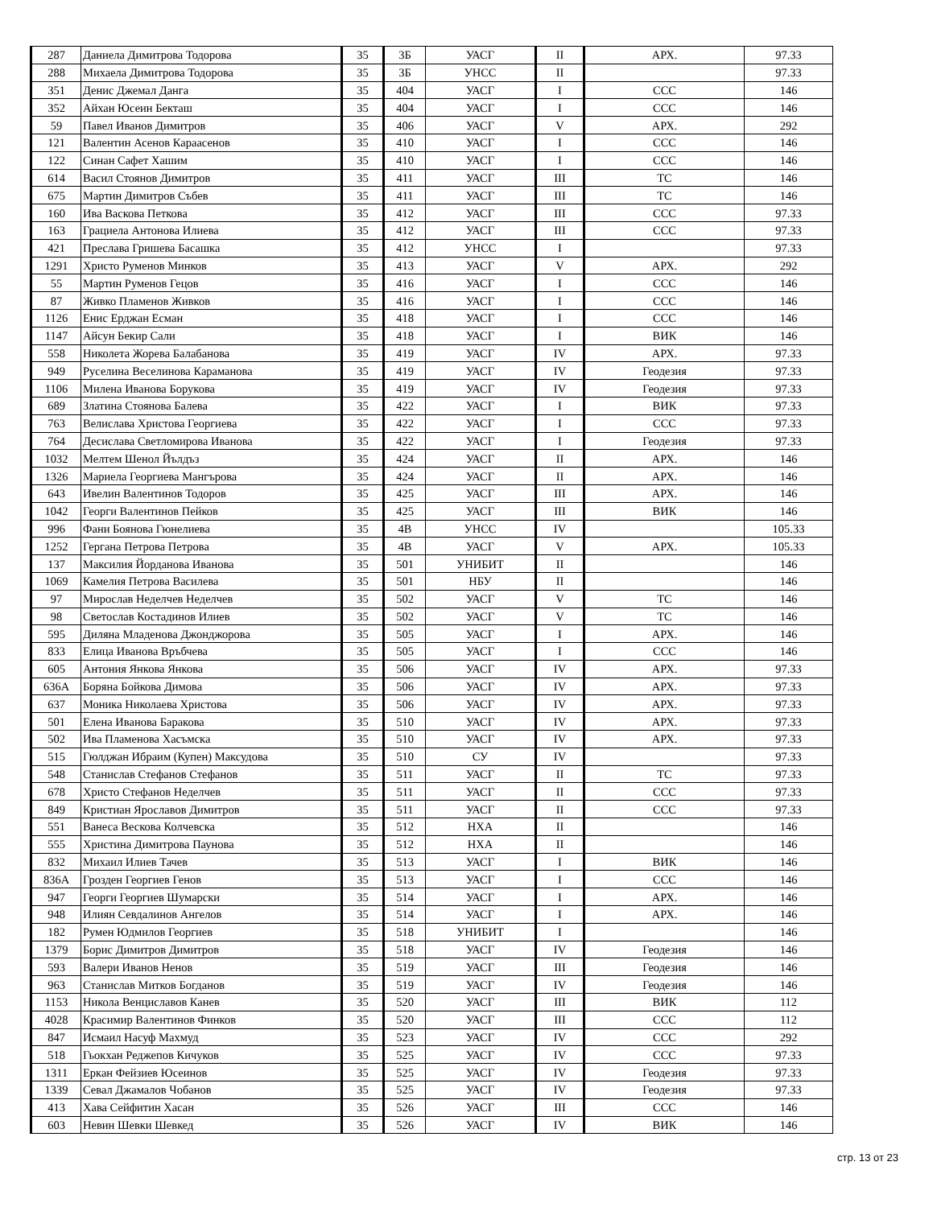| 287 | Даниела Димитрова Тодорова | 35 | 3Б | УАСГ | II | АРХ. | 97.33 |
| 288 | Михаела Димитрова Тодорова | 35 | 3Б | УНСС | II | | 97.33 |
| 351 | Денис Джемал Данга | 35 | 404 | УАСГ | I | ССС | 146 |
| 352 | Айхан Юсеин Бекташ | 35 | 404 | УАСГ | I | ССС | 146 |
| 59 | Павел Иванов Димитров | 35 | 406 | УАСГ | V | АРХ. | 292 |
| 121 | Валентин Асенов Караасенов | 35 | 410 | УАСГ | I | ССС | 146 |
| 122 | Синан Сафет Хашим | 35 | 410 | УАСГ | I | ССС | 146 |
| 614 | Васил Стоянов Димитров | 35 | 411 | УАСГ | III | ТС | 146 |
| 675 | Мартин Димитров Събев | 35 | 411 | УАСГ | III | ТС | 146 |
| 160 | Ива Васкова Петкова | 35 | 412 | УАСГ | III | ССС | 97.33 |
| 163 | Грациела Антонова Илиева | 35 | 412 | УАСГ | III | ССС | 97.33 |
| 421 | Преслава Гришева Басашка | 35 | 412 | УНСС | I | | 97.33 |
| 1291 | Христо Руменов Минков | 35 | 413 | УАСГ | V | АРХ. | 292 |
| 55 | Мартин Руменов Гецов | 35 | 416 | УАСГ | I | ССС | 146 |
| 87 | Живко Пламенов Живков | 35 | 416 | УАСГ | I | ССС | 146 |
| 1126 | Енис Ерджан Есман | 35 | 418 | УАСГ | I | ССС | 146 |
| 1147 | Айсун Бекир Сали | 35 | 418 | УАСГ | I | ВИК | 146 |
| 558 | Николета Жорева Балабанова | 35 | 419 | УАСГ | IV | АРХ. | 97.33 |
| 949 | Руселина Веселинова Караманова | 35 | 419 | УАСГ | IV | Геодезия | 97.33 |
| 1106 | Милена Иванова Борукова | 35 | 419 | УАСГ | IV | Геодезия | 97.33 |
| 689 | Златина Стоянова Балева | 35 | 422 | УАСГ | I | ВИК | 97.33 |
| 763 | Велислава Христова Георгиева | 35 | 422 | УАСГ | I | ССС | 97.33 |
| 764 | Десислава Светломирова Иванова | 35 | 422 | УАСГ | I | Геодезия | 97.33 |
| 1032 | Мелтем Шенол Йълдъз | 35 | 424 | УАСГ | II | АРХ. | 146 |
| 1326 | Мариела Георгиева Мангърова | 35 | 424 | УАСГ | II | АРХ. | 146 |
| 643 | Ивелин Валентинов Тодоров | 35 | 425 | УАСГ | III | АРХ. | 146 |
| 1042 | Георги Валентинов Пейков | 35 | 425 | УАСГ | III | ВИК | 146 |
| 996 | Фани Боянова Гюнелиева | 35 | 4В | УНСС | IV | | 105.33 |
| 1252 | Гергана Петрова Петрова | 35 | 4В | УАСГ | V | АРХ. | 105.33 |
| 137 | Максилия Йорданова Иванова | 35 | 501 | УНИБИТ | II | | 146 |
| 1069 | Камелия Петрова Василева | 35 | 501 | НБУ | II | | 146 |
| 97 | Мирослав Неделчев Неделчев | 35 | 502 | УАСГ | V | ТС | 146 |
| 98 | Светослав Костадинов Илиев | 35 | 502 | УАСГ | V | ТС | 146 |
| 595 | Диляна Младенова Джонджорова | 35 | 505 | УАСГ | I | АРХ. | 146 |
| 833 | Елица Иванова Връбчева | 35 | 505 | УАСГ | I | ССС | 146 |
| 605 | Антония Янкова Янкова | 35 | 506 | УАСГ | IV | АРХ. | 97.33 |
| 636А | Боряна Бойкова Димова | 35 | 506 | УАСГ | IV | АРХ. | 97.33 |
| 637 | Моника Николаева Христова | 35 | 506 | УАСГ | IV | АРХ. | 97.33 |
| 501 | Елена Иванова Баракова | 35 | 510 | УАСГ | IV | АРХ. | 97.33 |
| 502 | Ива Пламенова Хасъмска | 35 | 510 | УАСГ | IV | АРХ. | 97.33 |
| 515 | Гюлджан Ибраим (Купен) Максудова | 35 | 510 | СУ | IV | | 97.33 |
| 548 | Станислав Стефанов Стефанов | 35 | 511 | УАСГ | II | ТС | 97.33 |
| 678 | Христо Стефанов Неделчев | 35 | 511 | УАСГ | II | ССС | 97.33 |
| 849 | Кристиан Ярославов Димитров | 35 | 511 | УАСГ | II | ССС | 97.33 |
| 551 | Ванеса Вескова Колчевска | 35 | 512 | НХА | II | | 146 |
| 555 | Христина Димитрова Паунова | 35 | 512 | НХА | II | | 146 |
| 832 | Михаил Илиев Тачев | 35 | 513 | УАСГ | I | ВИК | 146 |
| 836А | Грозден Георгиев Генов | 35 | 513 | УАСГ | I | ССС | 146 |
| 947 | Георги Георгиев Шумарски | 35 | 514 | УАСГ | I | АРХ. | 146 |
| 948 | Илиян Севдалинов Ангелов | 35 | 514 | УАСГ | I | АРХ. | 146 |
| 182 | Румен Юдмилов Георгиев | 35 | 518 | УНИБИТ | I | | 146 |
| 1379 | Борис Димитров Димитров | 35 | 518 | УАСГ | IV | Геодезия | 146 |
| 593 | Валери Иванов Ненов | 35 | 519 | УАСГ | III | Геодезия | 146 |
| 963 | Станислав Митков Богданов | 35 | 519 | УАСГ | IV | Геодезия | 146 |
| 1153 | Никола Венциславов Канев | 35 | 520 | УАСГ | III | ВИК | 112 |
| 4028 | Красимир Валентинов Финков | 35 | 520 | УАСГ | III | ССС | 112 |
| 847 | Исмаил Насуф Махмуд | 35 | 523 | УАСГ | IV | ССС | 292 |
| 518 | Гьокхан Реджепов Кичуков | 35 | 525 | УАСГ | IV | ССС | 97.33 |
| 1311 | Еркан Фейзиев Юсеинов | 35 | 525 | УАСГ | IV | Геодезия | 97.33 |
| 1339 | Севал Джамалов Чобанов | 35 | 525 | УАСГ | IV | Геодезия | 97.33 |
| 413 | Хава Сейфитин Хасан | 35 | 526 | УАСГ | III | ССС | 146 |
| 603 | Невин Шевки Шевкед | 35 | 526 | УАСГ | IV | ВИК | 146 |
стр. 13 от 23